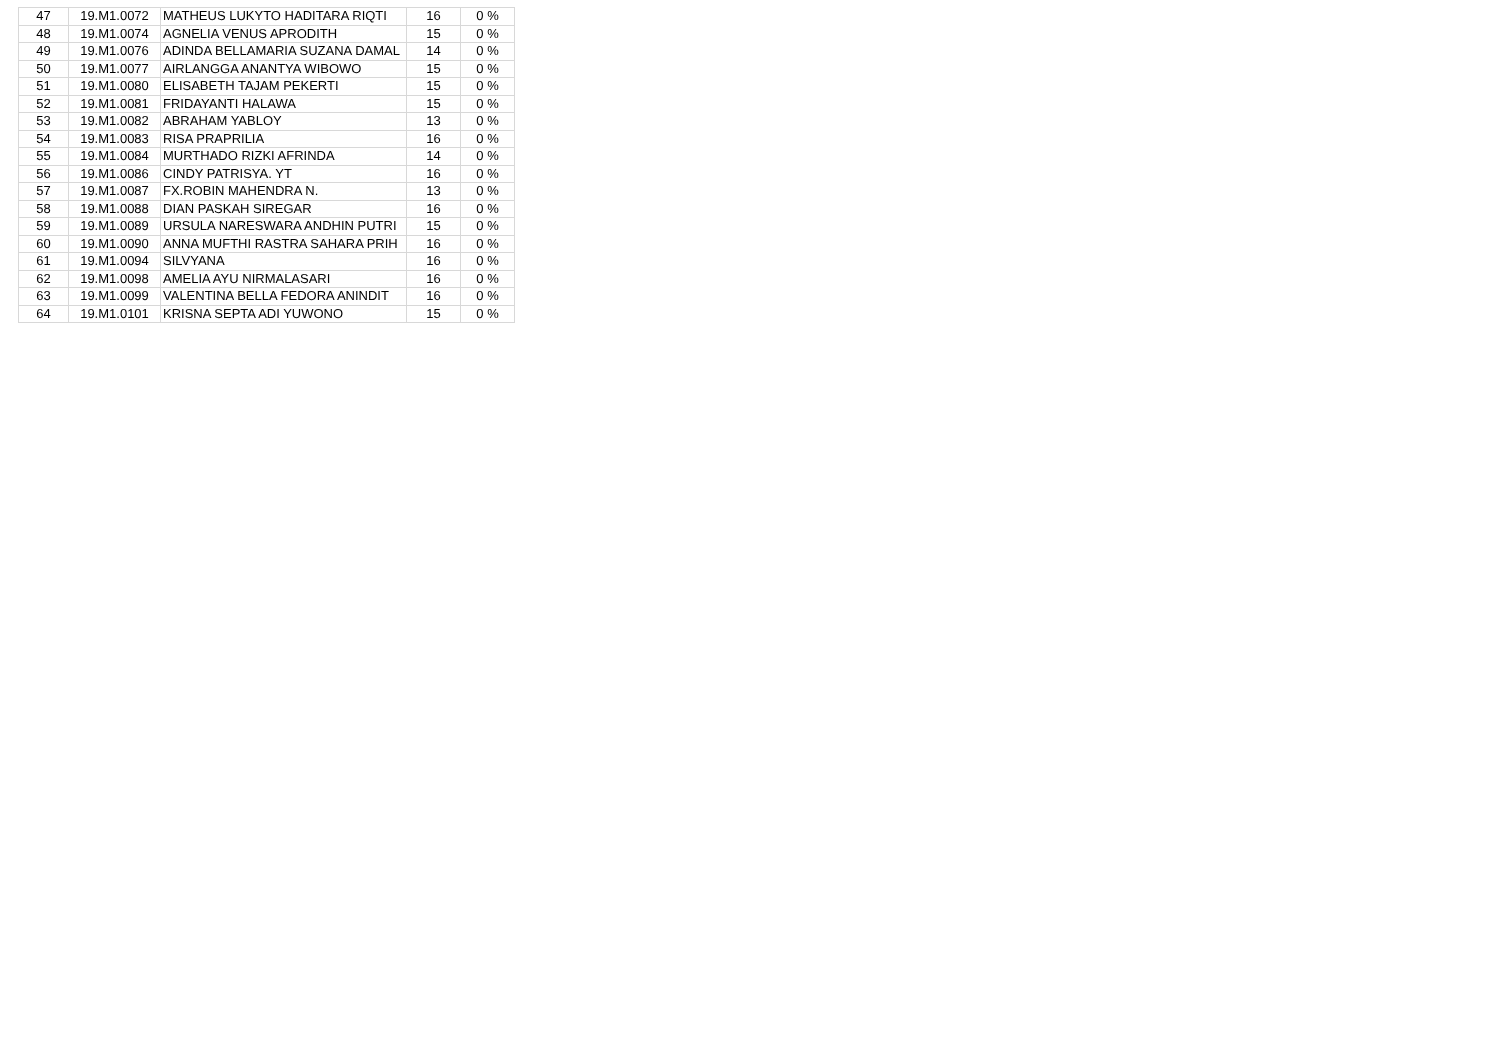| 47 | 19.M1.0072 | MATHEUS LUKYTO HADITARA RIQTI | 16 | 0 % |
| 48 | 19.M1.0074 | AGNELIA VENUS APRODITH | 15 | 0 % |
| 49 | 19.M1.0076 | ADINDA BELLAMARIA SUZANA DAMAL | 14 | 0 % |
| 50 | 19.M1.0077 | AIRLANGGA ANANTYA WIBOWO | 15 | 0 % |
| 51 | 19.M1.0080 | ELISABETH TAJAM PEKERTI | 15 | 0 % |
| 52 | 19.M1.0081 | FRIDAYANTI HALAWA | 15 | 0 % |
| 53 | 19.M1.0082 | ABRAHAM YABLOY | 13 | 0 % |
| 54 | 19.M1.0083 | RISA PRAPRILIA | 16 | 0 % |
| 55 | 19.M1.0084 | MURTHADO RIZKI AFRINDA | 14 | 0 % |
| 56 | 19.M1.0086 | CINDY PATRISYA. YT | 16 | 0 % |
| 57 | 19.M1.0087 | FX.ROBIN MAHENDRA N. | 13 | 0 % |
| 58 | 19.M1.0088 | DIAN PASKAH SIREGAR | 16 | 0 % |
| 59 | 19.M1.0089 | URSULA NARESWARA ANDHIN PUTRI | 15 | 0 % |
| 60 | 19.M1.0090 | ANNA MUFTHI RASTRA SAHARA PRIH | 16 | 0 % |
| 61 | 19.M1.0094 | SILVYANA | 16 | 0 % |
| 62 | 19.M1.0098 | AMELIA AYU NIRMALASARI | 16 | 0 % |
| 63 | 19.M1.0099 | VALENTINA BELLA FEDORA ANINDIT | 16 | 0 % |
| 64 | 19.M1.0101 | KRISNA SEPTA ADI YUWONO | 15 | 0 % |